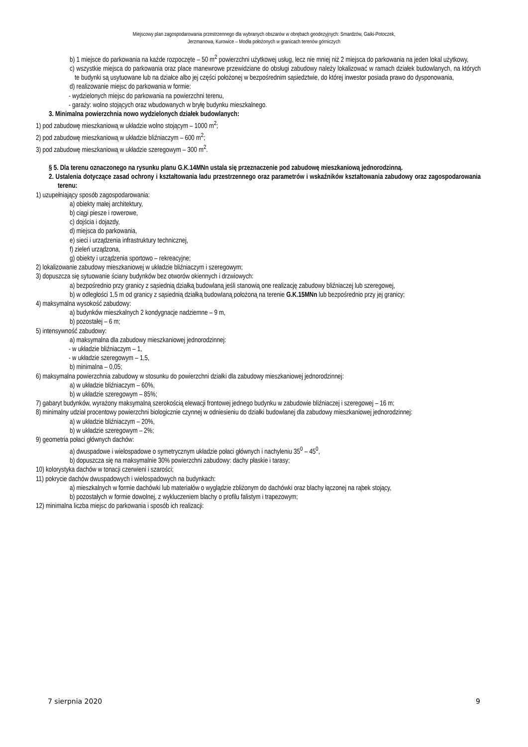Miejscowy plan zagospodarowania przestrzennego dla wybranych obszarów w obrębach geodezyjnych: Smardzów, Gaiki-Potoczek,
Jerzmanowa, Kurowice – Modła położonych w granicach terenów górniczych
b) 1 miejsce do parkowania na każde rozpoczęte – 50 m<sup>2</sup> powierzchni użytkowej usług, lecz nie mniej niż 2 miejsca do parkowania na jeden lokal użytkowy,
c) wszystkie miejsca do parkowania oraz place manewrowe przewidziane do obsługi zabudowy należy lokalizować w ramach działek budowlanych, na których te budynki są usytuowane lub na działce albo jej części położonej w bezpośrednim sąsiedztwie, do której inwestor posiada prawo do dysponowania,
d) realizowanie miejsc do parkowania w formie:
- wydzielonych miejsc do parkowania na powierzchni terenu,
- garaży: wolno stojących oraz wbudowanych w bryłę budynku mieszkalnego.
3. Minimalna powierzchnia nowo wydzielonych działek budowlanych:
1) pod zabudowę mieszkaniową w układzie wolno stojącym – 1000 m<sup>2</sup>;
2) pod zabudowę mieszkaniową w układzie bliźniaczym – 600 m<sup>2</sup>;
3) pod zabudowę mieszkaniową w układzie szeregowym – 300 m<sup>2</sup>.
§ 5. Dla terenu oznaczonego na rysunku planu G.K.14MNn ustala się przeznaczenie pod zabudowę mieszkaniową jednorodzinną.
2. Ustalenia dotyczące zasad ochrony i kształtowania ładu przestrzennego oraz parametrów i wskaźników kształtowania zabudowy oraz zagospodarowania terenu:
1) uzupełniający sposób zagospodarowania:
a) obiekty małej architektury,
b) ciągi piesze i rowerowe,
c) dojścia i dojazdy,
d) miejsca do parkowania,
e) sieci i urządzenia infrastruktury technicznej,
f) zieleń urządzona,
g) obiekty i urządzenia sportowo – rekreacyjne;
2) lokalizowanie zabudowy mieszkaniowej w układzie bliźniaczym i szeregowym;
3) dopuszcza się sytuowanie ściany budynków bez otworów okiennych i drzwiowych:
a) bezpośrednio przy granicy z sąsiednią działką budowlaną jeśli stanowią one realizację zabudowy bliźniaczej lub szeregowej,
b) w odległości 1,5 m od granicy z sąsiednią działką budowlaną położoną na terenie G.K.15MNn lub bezpośrednio przy jej granicy;
4) maksymalna wysokość zabudowy:
a) budynków mieszkalnych 2 kondygnacje nadziemne – 9 m,
b) pozostałej – 6 m;
5) intensywność zabudowy:
a) maksymalna dla zabudowy mieszkaniowej jednorodzinnej:
- w układzie bliźniaczym – 1,
- w układzie szeregowym – 1,5,
b) minimalna – 0,05;
6) maksymalna powierzchnia zabudowy w stosunku do powierzchni działki dla zabudowy mieszkaniowej jednorodzinnej:
a) w układzie bliźniaczym – 60%,
b) w układzie szeregowym – 85%;
7) gabaryt budynków, wyrażony maksymalną szerokością elewacji frontowej jednego budynku w zabudowie bliźniaczej i szeregowej – 16 m;
8) minimalny udział procentowy powierzchni biologicznie czynnej w odniesieniu do działki budowlanej dla zabudowy mieszkaniowej jednorodzinnej:
a) w układzie bliźniaczym – 20%,
b) w układzie szeregowym – 2%;
9) geometria połaci głównych dachów:
a) dwuspadowe i wielospadowe o symetrycznym układzie połaci głównych i nachyleniu 35<sup>0</sup> – 45<sup>0</sup>,
b) dopuszcza się na maksymalnie 30% powierzchni zabudowy: dachy płaskie i tarasy;
10) kolorystyka dachów w tonacji czerwieni i szarości;
11) pokrycie dachów dwuspadowych i wielospadowych na budynkach:
a) mieszkalnych w formie dachówki lub materiałów o wyglądzie zbliżonym do dachówki oraz blachy łączonej na rąbek stojący,
b) pozostałych w formie dowolnej, z wykluczeniem blachy o profilu falistym i trapezowym;
12) minimalna liczba miejsc do parkowania i sposób ich realizacji:
7 sierpnia 2020 9